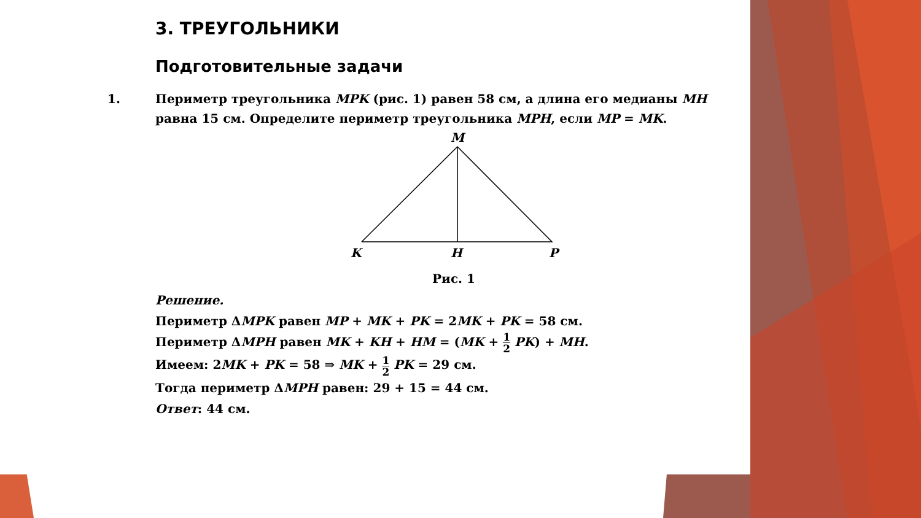3. ТРЕУГОЛЬНИКИ
Подготовительные задачи
1. Периметр треугольника MPK (рис. 1) равен 58 см, а длина его медианы MH равна 15 см. Определите периметр треугольника MPH, если MP = MK.
M
K
H
P
Рис. 1
Решение.
Периметр ΔMPK равен MP + MK + PK = 2MK + PK = 58 см.
Периметр ΔMPH равен MK + KH + HM = (MK + 1 2 PK) + MH.
Имеем: 2MK + PK = 58 ⇒ MK + 1 2 PK = 29 см.
Тогда периметр ΔMPH равен: 29 + 15 = 44 см.
Ответ: 44 см.